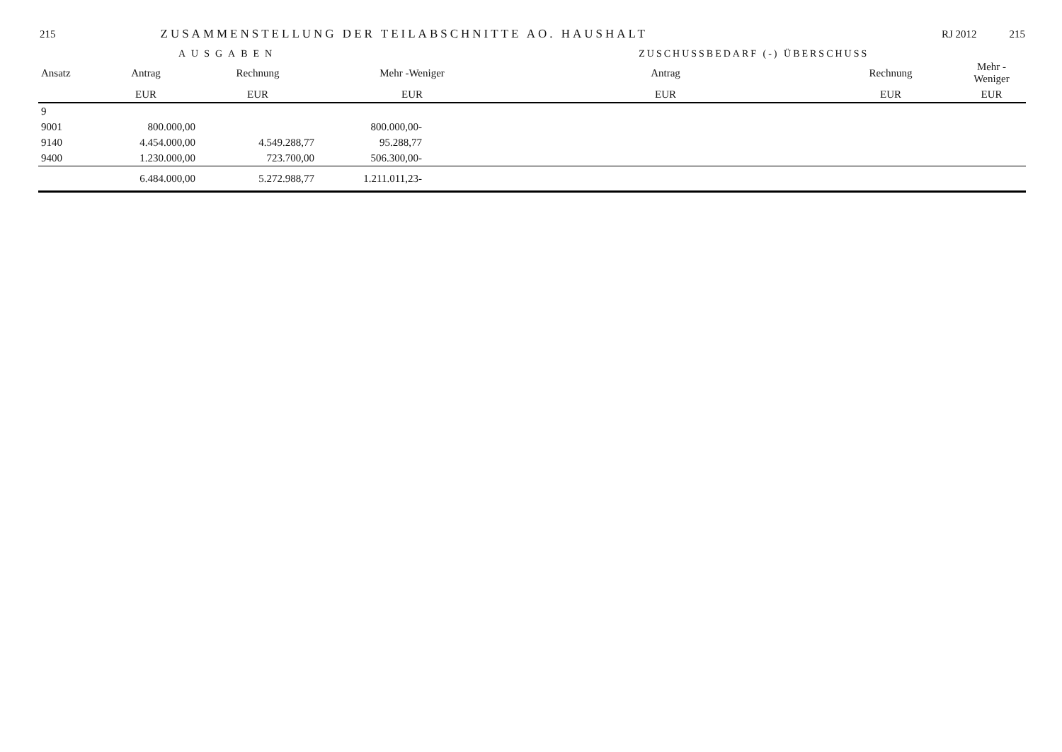215 ZUSAMMENSTELLUNG DER TEILABSCHNITTE AO. HAUSHALT RJ 2012 215
AUSGABEN ZUSCHUSSBEDARF (-) ÜBERSCHUSS
| Ansatz | Antrag | Rechnung | Mehr -Weniger | Antrag | Rechnung | Mehr -Weniger |
| --- | --- | --- | --- | --- | --- | --- |
| | EUR | EUR | EUR | EUR | EUR | EUR |
| 9 | | | | | | |
| 9001 | 800.000,00 | | 800.000,00- | | | |
| 9140 | 4.454.000,00 | 4.549.288,77 | 95.288,77 | | | |
| 9400 | 1.230.000,00 | 723.700,00 | 506.300,00- | | | |
| | 6.484.000,00 | 5.272.988,77 | 1.211.011,23- | | | |